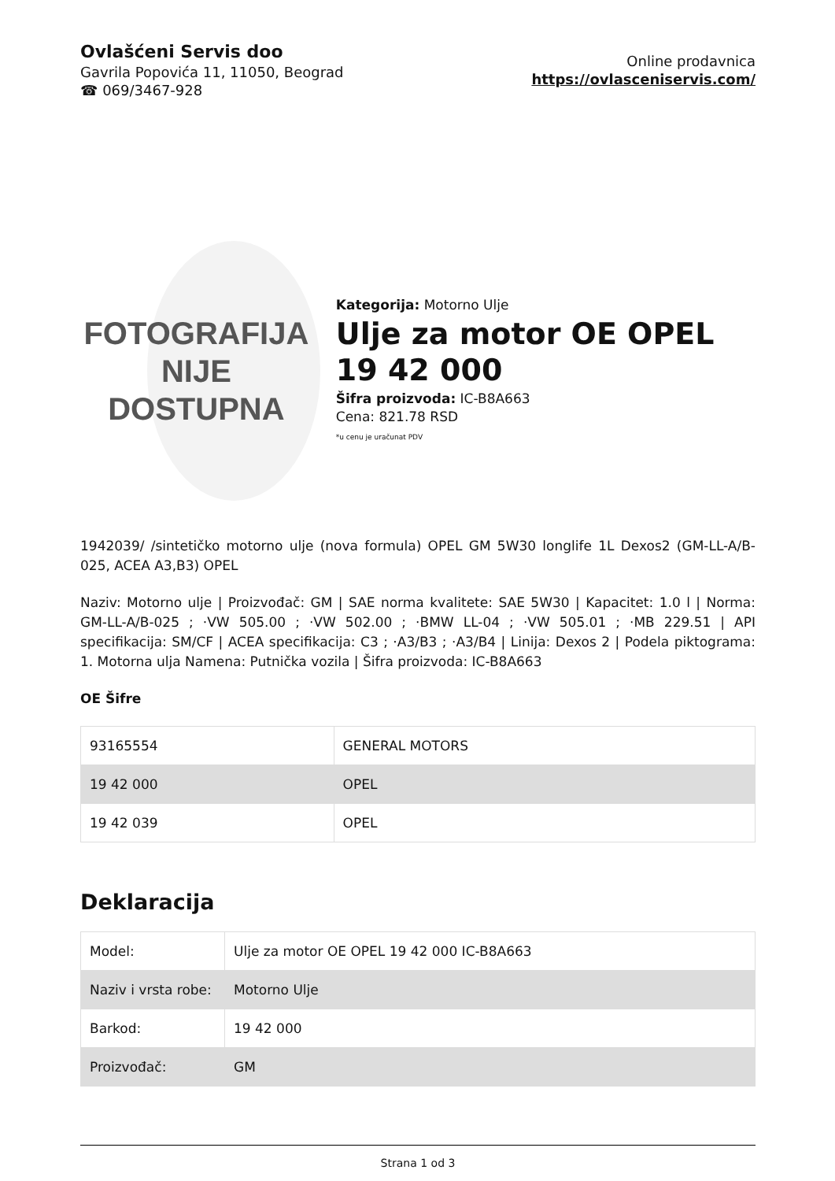Ovlašćeni Servis doo
Gavrila Popovića 11, 11050, Beograd
☎ 069/3467-928
Online prodavnica
https://ovlasceniservis.com/
FOTOGRAFIJA
NIJE DOSTUPNA
Kategorija: Motorno Ulje
Ulje za motor OE OPEL 19 42 000
Šifra proizvoda: IC-B8A663
Cena: 821.78 RSD
*u cenu je uračunat PDV
1942039/ /sintetičko motorno ulje (nova formula) OPEL GM 5W30 longlife 1L Dexos2 (GM-LL-A/B-025, ACEA A3,B3) OPEL
Naziv: Motorno ulje | Proizvođač: GM | SAE norma kvalitete: SAE 5W30 | Kapacitet: 1.0 l | Norma: GM-LL-A/B-025 ; ·VW 505.00 ; ·VW 502.00 ; ·BMW LL-04 ; ·VW 505.01 ; ·MB 229.51 | API specifikacija: SM/CF | ACEA specifikacija: C3 ; ·A3/B3 ; ·A3/B4 | Linija: Dexos 2 | Podela piktograma: 1. Motorna ulja Namena: Putnička vozila | Šifra proizvoda: IC-B8A663
OE Šifre
| 93165554 | GENERAL MOTORS |
| 19 42 000 | OPEL |
| 19 42 039 | OPEL |
Deklaracija
| Model: | Ulje za motor OE OPEL 19 42 000 IC-B8A663 |
| Naziv i vrsta robe: | Motorno Ulje |
| Barkod: | 19 42 000 |
| Proizvođač: | GM |
Strana 1 od 3